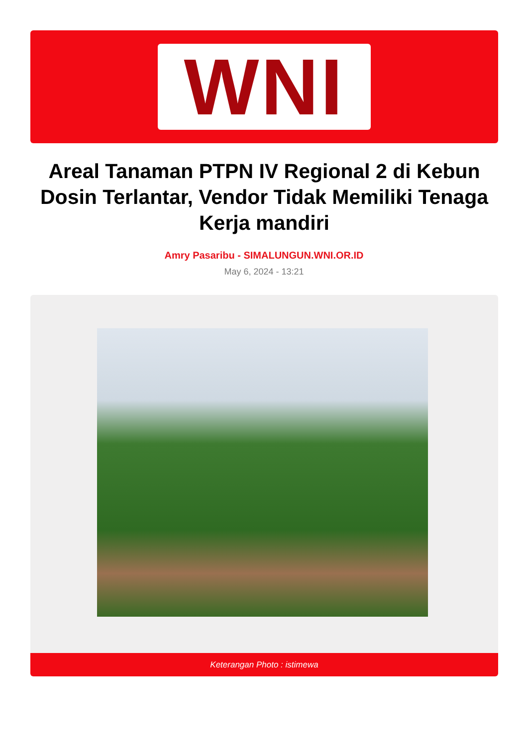WNI
Areal Tanaman PTPN IV Regional 2 di Kebun Dosin Terlantar, Vendor Tidak Memiliki Tenaga Kerja mandiri
Amry Pasaribu - SIMALUNGUN.WNI.OR.ID
May 6, 2024 - 13:21
Keterangan Photo : istimewa